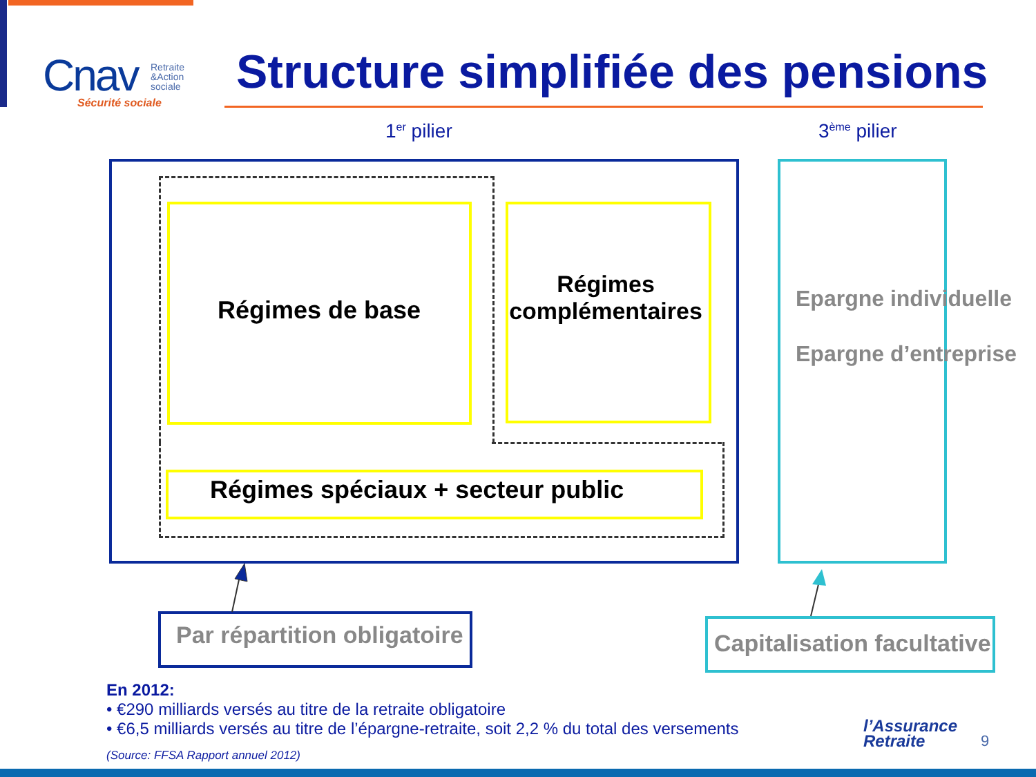Cnav
Retraite
&Action
sociale
Sécurité sociale
Structure simplifiée des pensions
1<sup>er</sup> pilier 3<sup>ème</sup> pilier
Régimes de base
Régimes complémentaires
Régimes spéciaux + secteur public
Epargne individuelle
Epargne d’entreprise
Par répartition obligatoire Capitalisation facultative
En 2012:
• €290 milliards versés au titre de la retraite obligatoire
• €6,5 milliards versés au titre de l’épargne-retraite, soit 2,2 % du total des versements
(Source: FFSA Rapport annuel 2012)
l’Assurance
Retraite
9